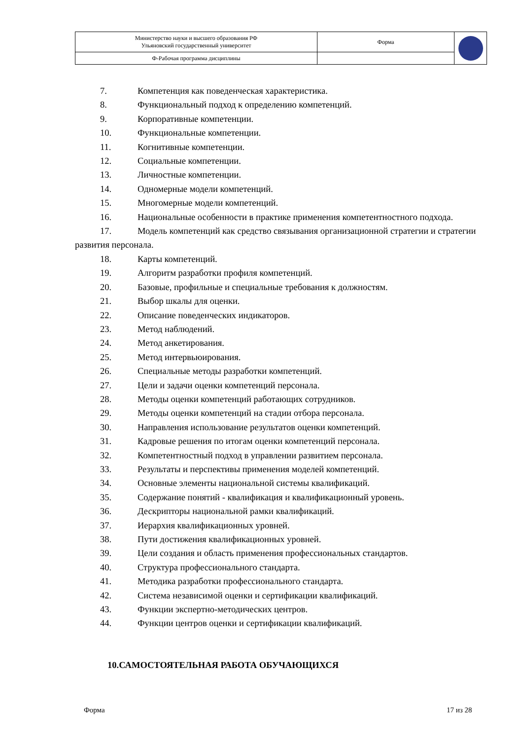| Министерство науки и высшего образования РФ Ульяновский государственный университет | Форма | |
| Ф-Рабочая программа дисциплины | | |
7. Компетенция как поведенческая характеристика.
8. Функциональный подход к определению компетенций.
9. Корпоративные компетенции.
10. Функциональные компетенции.
11. Когнитивные компетенции.
12. Социальные компетенции.
13. Личностные компетенции.
14. Одномерные модели компетенций.
15. Многомерные модели компетенций.
16. Национальные особенности в практике применения компетентностного подхода.
17. Модель компетенций как средство связывания организационной стратегии и стратегии развития персонала.
18. Карты компетенций.
19. Алгоритм разработки профиля компетенций.
20. Базовые, профильные и специальные требования к должностям.
21. Выбор шкалы для оценки.
22. Описание поведенческих индикаторов.
23. Метод наблюдений.
24. Метод анкетирования.
25. Метод интервьюирования.
26. Специальные методы разработки компетенций.
27. Цели и задачи оценки компетенций персонала.
28. Методы оценки компетенций работающих сотрудников.
29. Методы оценки компетенций на стадии отбора персонала.
30. Направления использование результатов оценки компетенций.
31. Кадровые решения по итогам оценки компетенций персонала.
32. Компетентностный подход в управлении развитием персонала.
33. Результаты и перспективы применения моделей компетенций.
34. Основные элементы национальной системы квалификаций.
35. Содержание понятий - квалификация и квалификационный уровень.
36. Дескрипторы национальной рамки квалификаций.
37. Иерархия квалификационных уровней.
38. Пути достижения квалификационных уровней.
39. Цели создания и область применения профессиональных стандартов.
40. Структура профессионального стандарта.
41. Методика разработки профессионального стандарта.
42. Система независимой оценки и сертификации квалификаций.
43. Функции экспертно-методических центров.
44. Функции центров оценки и сертификации квалификаций.
10.САМОСТОЯТЕЛЬНАЯ РАБОТА ОБУЧАЮЩИХСЯ
Форма 17 из 28